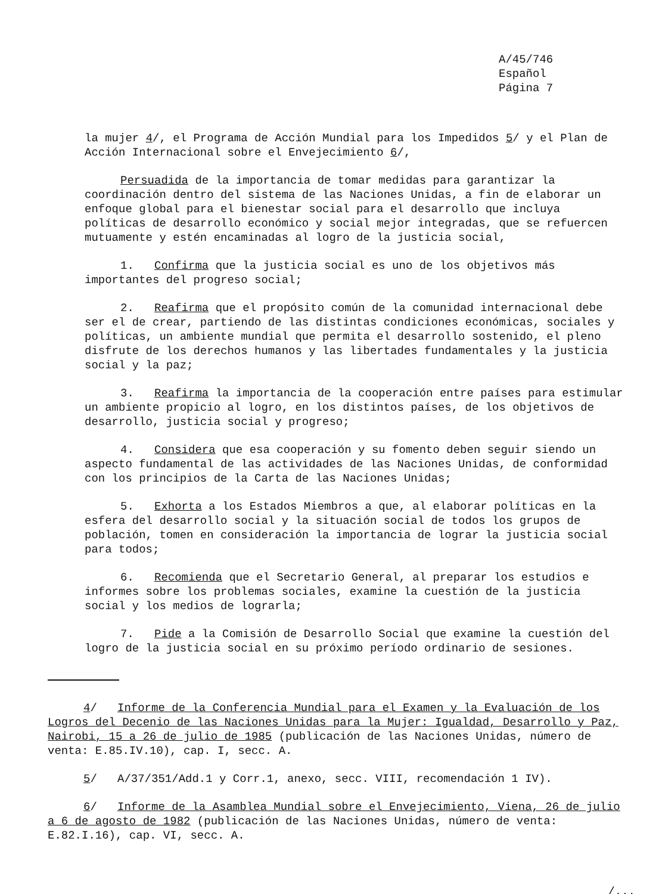A/45/746
Español
Página 7
la mujer 4/, el Programa de Acción Mundial para los Impedidos 5/ y el Plan de Acción Internacional sobre el Envejecimiento 6/,
Persuadida de la importancia de tomar medidas para garantizar la coordinación dentro del sistema de las Naciones Unidas, a fin de elaborar un enfoque global para el bienestar social para el desarrollo que incluya políticas de desarrollo económico y social mejor integradas, que se refuercen mutuamente y estén encaminadas al logro de la justicia social,
1. Confirma que la justicia social es uno de los objetivos más importantes del progreso social;
2. Reafirma que el propósito común de la comunidad internacional debe ser el de crear, partiendo de las distintas condiciones económicas, sociales y políticas, un ambiente mundial que permita el desarrollo sostenido, el pleno disfrute de los derechos humanos y las libertades fundamentales y la justicia social y la paz;
3. Reafirma la importancia de la cooperación entre países para estimular un ambiente propicio al logro, en los distintos países, de los objetivos de desarrollo, justicia social y progreso;
4. Considera que esa cooperación y su fomento deben seguir siendo un aspecto fundamental de las actividades de las Naciones Unidas, de conformidad con los principios de la Carta de las Naciones Unidas;
5. Exhorta a los Estados Miembros a que, al elaborar políticas en la esfera del desarrollo social y la situación social de todos los grupos de población, tomen en consideración la importancia de lograr la justicia social para todos;
6. Recomienda que el Secretario General, al preparar los estudios e informes sobre los problemas sociales, examine la cuestión de la justicia social y los medios de lograrla;
7. Pide a la Comisión de Desarrollo Social que examine la cuestión del logro de la justicia social en su próximo período ordinario de sesiones.
4/ Informe de la Conferencia Mundial para el Examen y la Evaluación de los Logros del Decenio de las Naciones Unidas para la Mujer: Igualdad, Desarrollo y Paz, Nairobi, 15 a 26 de julio de 1985 (publicación de las Naciones Unidas, número de venta: E.85.IV.10), cap. I, secc. A.
5/ A/37/351/Add.1 y Corr.1, anexo, secc. VIII, recomendación 1 IV).
6/ Informe de la Asamblea Mundial sobre el Envejecimiento, Viena, 26 de julio a 6 de agosto de 1982 (publicación de las Naciones Unidas, número de venta: E.82.I.16), cap. VI, secc. A.
/...